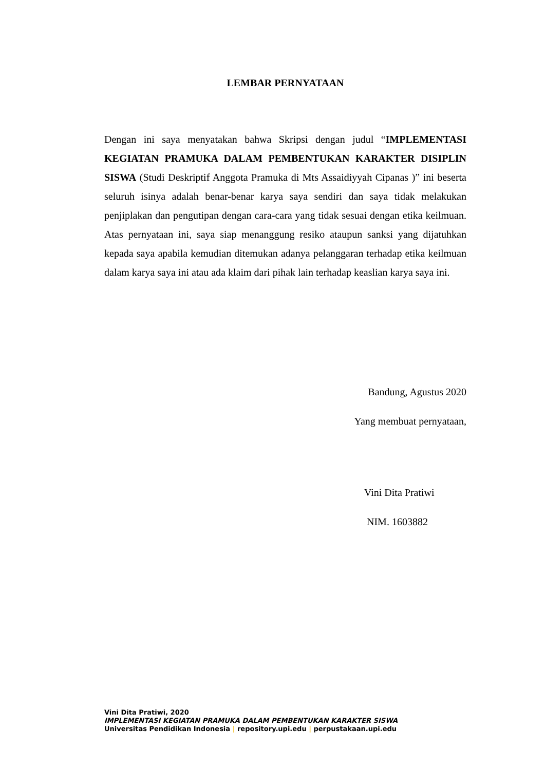LEMBAR PERNYATAAN
Dengan ini saya menyatakan bahwa Skripsi dengan judul “IMPLEMENTASI KEGIATAN PRAMUKA DALAM PEMBENTUKAN KARAKTER DISIPLIN SISWA (Studi Deskriptif Anggota Pramuka di Mts Assaidiyyah Cipanas )” ini beserta seluruh isinya adalah benar-benar karya saya sendiri dan saya tidak melakukan penjiplakan dan pengutipan dengan cara-cara yang tidak sesuai dengan etika keilmuan. Atas pernyataan ini, saya siap menanggung resiko ataupun sanksi yang dijatuhkan kepada saya apabila kemudian ditemukan adanya pelanggaran terhadap etika keilmuan dalam karya saya ini atau ada klaim dari pihak lain terhadap keaslian karya saya ini.
Bandung, Agustus 2020
Yang membuat pernyataan,
Vini Dita Pratiwi
NIM. 1603882
Vini Dita Pratiwi, 2020
IMPLEMENTASI KEGIATAN PRAMUKA DALAM PEMBENTUKAN KARAKTER SISWA
Universitas Pendidikan Indonesia | repository.upi.edu | perpustakaan.upi.edu